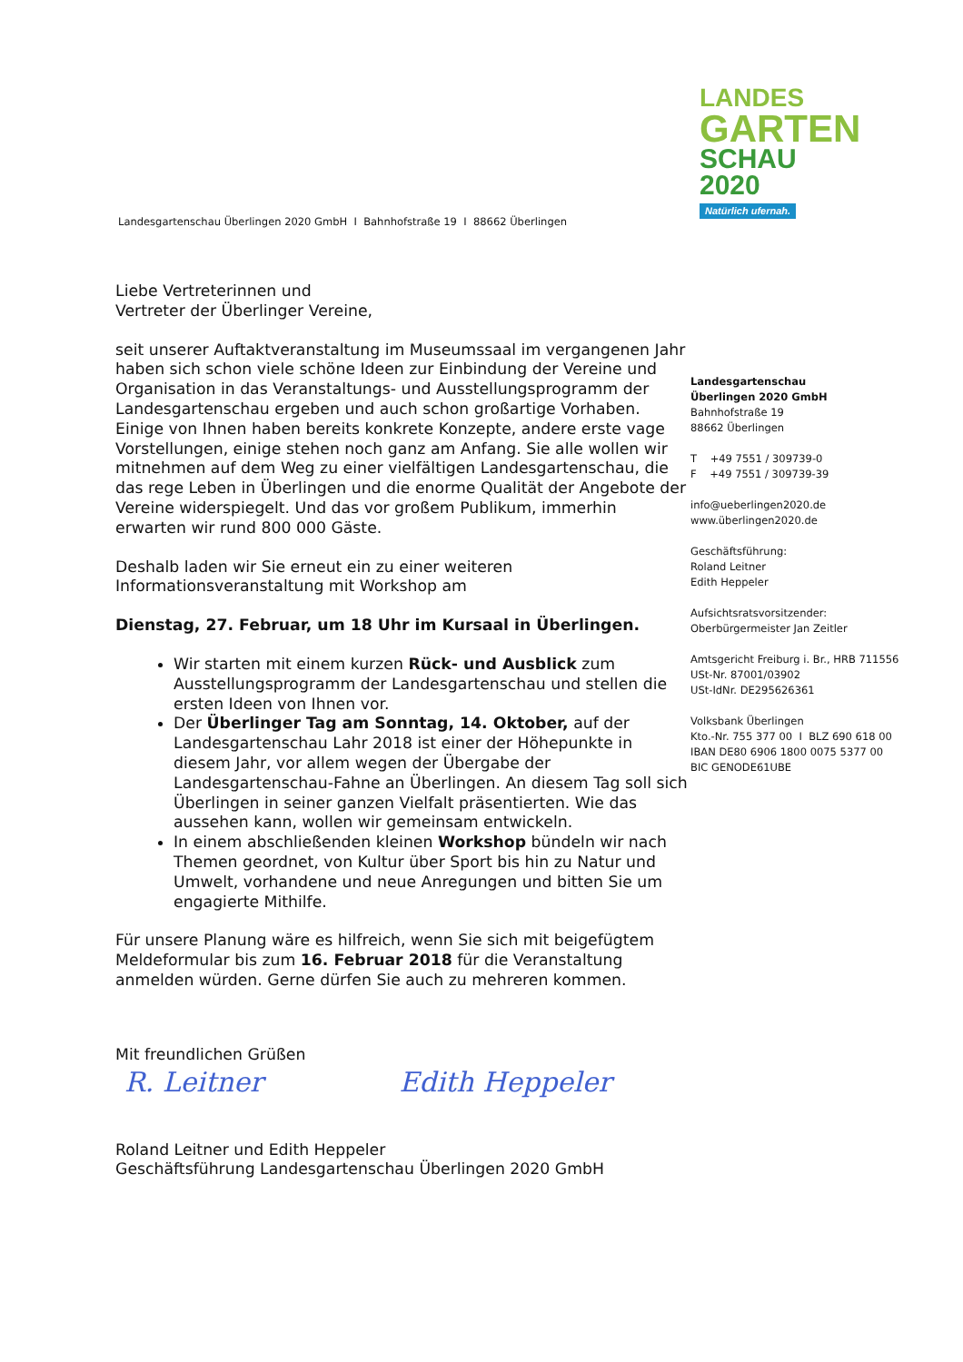LANDES
GARTEN
SCHAU 2020
Natürlich ufernah.
Landesgartenschau Überlingen 2020 GmbH I Bahnhofstraße 19 I 88662 Überlingen
Liebe Vertreterinnen und
Vertreter der Überlinger Vereine,
seit unserer Auftaktveranstaltung im Museumssaal im vergangenen Jahr haben sich schon viele schöne Ideen zur Einbindung der Vereine und Organisation in das Veranstaltungs- und Ausstellungsprogramm der Landesgartenschau ergeben und auch schon großartige Vorhaben. Einige von Ihnen haben bereits konkrete Konzepte, andere erste vage Vorstellungen, einige stehen noch ganz am Anfang. Sie alle wollen wir mitnehmen auf dem Weg zu einer vielfältigen Landesgartenschau, die das rege Leben in Überlingen und die enorme Qualität der Angebote der Vereine widerspiegelt. Und das vor großem Publikum, immerhin erwarten wir rund 800 000 Gäste.
Deshalb laden wir Sie erneut ein zu einer weiteren Informationsveranstaltung mit Workshop am
Dienstag, 27. Februar, um 18 Uhr im Kursaal in Überlingen.
Wir starten mit einem kurzen Rück- und Ausblick zum Ausstellungsprogramm der Landesgartenschau und stellen die ersten Ideen von Ihnen vor.
Der Überlinger Tag am Sonntag, 14. Oktober, auf der Landesgartenschau Lahr 2018 ist einer der Höhepunkte in diesem Jahr, vor allem wegen der Übergabe der Landesgartenschau-Fahne an Überlingen. An diesem Tag soll sich Überlingen in seiner ganzen Vielfalt präsentierten. Wie das aussehen kann, wollen wir gemeinsam entwickeln.
In einem abschließenden kleinen Workshop bündeln wir nach Themen geordnet, von Kultur über Sport bis hin zu Natur und Umwelt, vorhandene und neue Anregungen und bitten Sie um engagierte Mithilfe.
Für unsere Planung wäre es hilfreich, wenn Sie sich mit beigefügtem Meldeformular bis zum 16. Februar 2018 für die Veranstaltung anmelden würden. Gerne dürfen Sie auch zu mehreren kommen.
Mit freundlichen Grüßen
R. Leitner Edith Heppeler
Roland Leitner und Edith Heppeler
Geschäftsführung Landesgartenschau Überlingen 2020 GmbH
Landesgartenschau
Überlingen 2020 GmbH
Bahnhofstraße 19
88662 Überlingen
T +49 7551 / 309739-0
F +49 7551 / 309739-39
info@ueberlingen2020.de
www.überlingen2020.de
Geschäftsführung:
Roland Leitner
Edith Heppeler
Aufsichtsratsvorsitzender:
Oberbürgermeister Jan Zeitler
Amtsgericht Freiburg i. Br., HRB 711556
USt-Nr. 87001/03902
USt-IdNr. DE295626361
Volksbank Überlingen
Kto.-Nr. 755 377 00 I BLZ 690 618 00
IBAN DE80 6906 1800 0075 5377 00
BIC GENODE61UBE